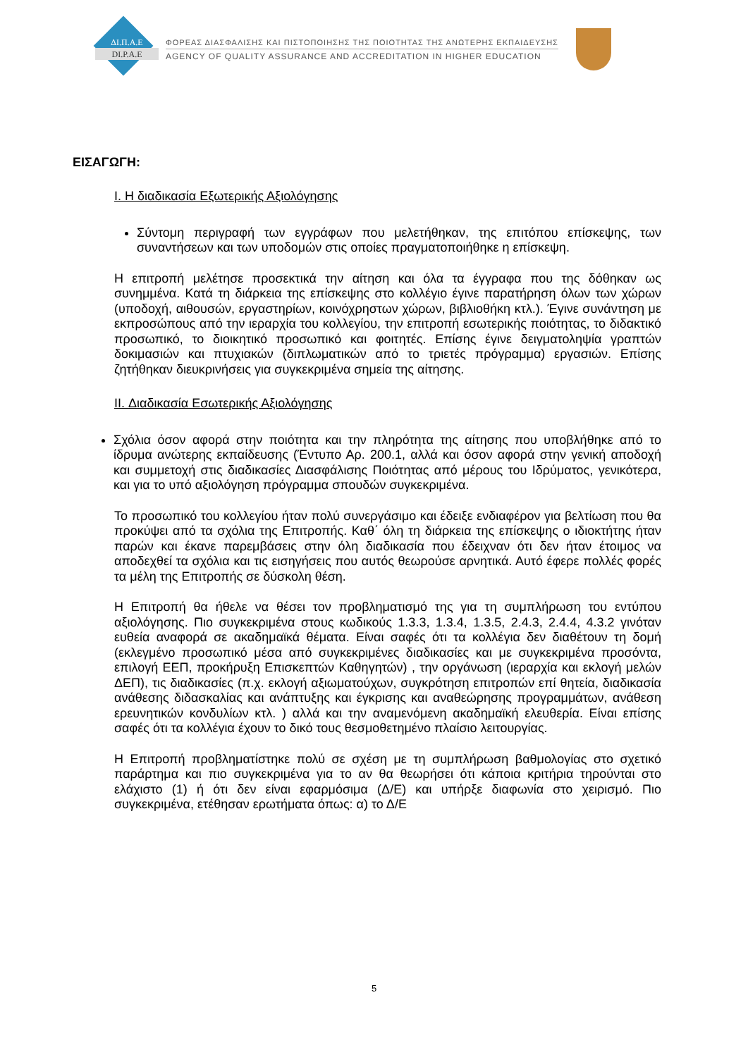ΔΙ.Π.Α.Ε
DI.P.A.E
ΦΟΡΕΑΣ ΔΙΑΣΦΑΛΙΣΗΣ ΚΑΙ ΠΙΣΤΟΠΟΙΗΣΗΣ ΤΗΣ ΠΟΙΟΤΗΤΑΣ ΤΗΣ ΑΝΩΤΕΡΗΣ ΕΚΠΑΙΔΕΥΣΗΣ
AGENCY OF QUALITY ASSURANCE AND ACCREDITATION IN HIGHER EDUCATION
ΕΙΣΑΓΩΓΗ:
I. Η διαδικασία Εξωτερικής Αξιολόγησης
Σύντομη περιγραφή των εγγράφων που μελετήθηκαν, της επιτόπου επίσκεψης, των συναντήσεων και των υποδομών στις οποίες πραγματοποιήθηκε η επίσκεψη.
Η επιτροπή μελέτησε προσεκτικά την αίτηση και όλα τα έγγραφα που της δόθηκαν ως συνημμένα. Κατά τη διάρκεια της επίσκεψης στο κολλέγιο έγινε παρατήρηση όλων των χώρων (υποδοχή, αιθουσών, εργαστηρίων, κοινόχρηστων χώρων, βιβλιοθήκη κτλ.). Έγινε συνάντηση με εκπροσώπους από την ιεραρχία του κολλεγίου, την επιτροπή εσωτερικής ποιότητας, το διδακτικό προσωπικό, το διοικητικό προσωπικό και φοιτητές. Επίσης έγινε δειγματοληψία γραπτών δοκιμασιών και πτυχιακών (διπλωματικών από το τριετές πρόγραμμα) εργασιών. Επίσης ζητήθηκαν διευκρινήσεις για συγκεκριμένα σημεία της αίτησης.
II. Διαδικασία Εσωτερικής Αξιολόγησης
Σχόλια όσον αφορά στην ποιότητα και την πληρότητα της αίτησης που υποβλήθηκε από το ίδρυμα ανώτερης εκπαίδευσης (Έντυπο Αρ. 200.1, αλλά και όσον αφορά στην γενική αποδοχή και συμμετοχή στις διαδικασίες Διασφάλισης Ποιότητας από μέρους του Ιδρύματος, γενικότερα, και για το υπό αξιολόγηση πρόγραμμα σπουδών συγκεκριμένα.
Το προσωπικό του κολλεγίου ήταν πολύ συνεργάσιμο και έδειξε ενδιαφέρον για βελτίωση που θα προκύψει από τα σχόλια της Επιτροπής. Καθ΄ όλη τη διάρκεια της επίσκεψης ο ιδιοκτήτης ήταν παρών και έκανε παρεμβάσεις στην όλη διαδικασία που έδειχναν ότι δεν ήταν έτοιμος να αποδεχθεί τα σχόλια και τις εισηγήσεις που αυτός θεωρούσε αρνητικά. Αυτό έφερε πολλές φορές τα μέλη της Επιτροπής σε δύσκολη θέση.
Η Επιτροπή θα ήθελε να θέσει τον προβληματισμό της για τη συμπλήρωση του εντύπου αξιολόγησης. Πιο συγκεκριμένα στους κωδικούς 1.3.3, 1.3.4, 1.3.5, 2.4.3, 2.4.4, 4.3.2 γινόταν ευθεία αναφορά σε ακαδημαϊκά θέματα. Είναι σαφές ότι τα κολλέγια δεν διαθέτουν τη δομή (εκλεγμένο προσωπικό μέσα από συγκεκριμένες διαδικασίες και με συγκεκριμένα προσόντα, επιλογή ΕΕΠ, προκήρυξη Επισκεπτών Καθηγητών) , την οργάνωση (ιεραρχία και εκλογή μελών ΔΕΠ), τις διαδικασίες (π.χ. εκλογή αξιωματούχων, συγκρότηση επιτροπών επί θητεία, διαδικασία ανάθεσης διδασκαλίας και ανάπτυξης και έγκρισης και αναθεώρησης προγραμμάτων, ανάθεση ερευνητικών κονδυλίων κτλ. ) αλλά και την αναμενόμενη ακαδημαϊκή ελευθερία. Είναι επίσης σαφές ότι τα κολλέγια έχουν το δικό τους θεσμοθετημένο πλαίσιο λειτουργίας.
Η Επιτροπή προβληματίστηκε πολύ σε σχέση με τη συμπλήρωση βαθμολογίας στο σχετικό παράρτημα και πιο συγκεκριμένα για το αν θα θεωρήσει ότι κάποια κριτήρια τηρούνται στο ελάχιστο (1) ή ότι δεν είναι εφαρμόσιμα (Δ/Ε) και υπήρξε διαφωνία στο χειρισμό. Πιο συγκεκριμένα, ετέθησαν ερωτήματα όπως: α) το Δ/Ε
5